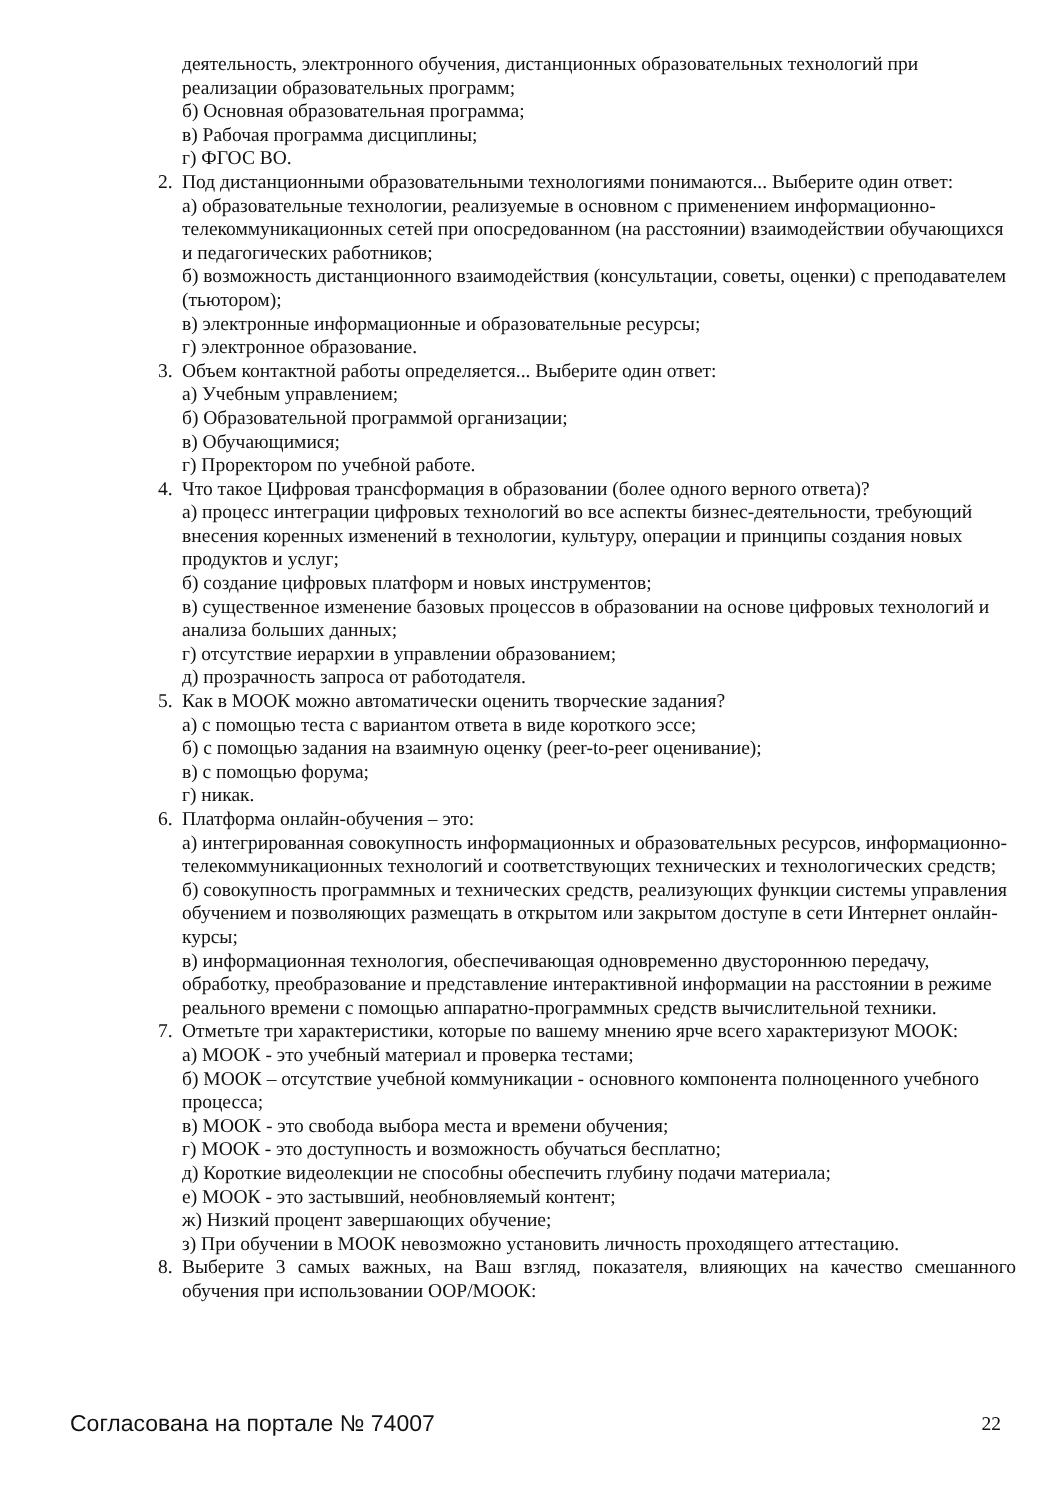деятельность, электронного обучения, дистанционных образовательных технологий при реализации образовательных программ;
б) Основная образовательная программа;
в) Рабочая программа дисциплины;
г) ФГОС ВО.
2. Под дистанционными образовательными технологиями понимаются... Выберите один ответ:
а) образовательные технологии, реализуемые в основном с применением информационно-телекоммуникационных сетей при опосредованном (на расстоянии) взаимодействии обучающихся и педагогических работников;
б) возможность дистанционного взаимодействия (консультации, советы, оценки) с преподавателем (тьютором);
в) электронные информационные и образовательные ресурсы;
г) электронное образование.
3. Объем контактной работы определяется... Выберите один ответ:
а) Учебным управлением;
б) Образовательной программой организации;
в) Обучающимися;
г) Проректором по учебной работе.
4. Что такое Цифровая трансформация в образовании (более одного верного ответа)?
а) процесс интеграции цифровых технологий во все аспекты бизнес-деятельности, требующий внесения коренных изменений в технологии, культуру, операции и принципы создания новых продуктов и услуг;
б) создание цифровых платформ и новых инструментов;
в) существенное изменение базовых процессов в образовании на основе цифровых технологий и анализа больших данных;
г) отсутствие иерархии в управлении образованием;
д) прозрачность запроса от работодателя.
5. Как в МООК можно автоматически оценить творческие задания?
а) с помощью теста с вариантом ответа в виде короткого эссе;
б) с помощью задания на взаимную оценку (peer-to-peer оценивание);
в) с помощью форума;
г) никак.
6. Платформа онлайн-обучения – это:
а) интегрированная совокупность информационных и образовательных ресурсов, информационно-телекоммуникационных технологий и соответствующих технических и технологических средств;
б) совокупность программных и технических средств, реализующих функции системы управления обучением и позволяющих размещать в открытом или закрытом доступе в сети Интернет онлайн-курсы;
в) информационная технология, обеспечивающая одновременно двустороннюю передачу, обработку, преобразование и представление интерактивной информации на расстоянии в режиме реального времени с помощью аппаратно-программных средств вычислительной техники.
7. Отметьте три характеристики, которые по вашему мнению ярче всего характеризуют МООК:
а) МООК - это учебный материал и проверка тестами;
б) МООК – отсутствие учебной коммуникации - основного компонента полноценного учебного процесса;
в) МООК - это свобода выбора места и времени обучения;
г) МООК - это доступность и возможность обучаться бесплатно;
д) Короткие видеолекции не способны обеспечить глубину подачи материала;
е) МООК - это застывший, необновляемый контент;
ж) Низкий процент завершающих обучение;
з) При обучении в МООК невозможно установить личность проходящего аттестацию.
8. Выберите 3 самых важных, на Ваш взгляд, показателя, влияющих на качество смешанного обучения при использовании ООР/МООК:
Согласована на портале № 74007 22